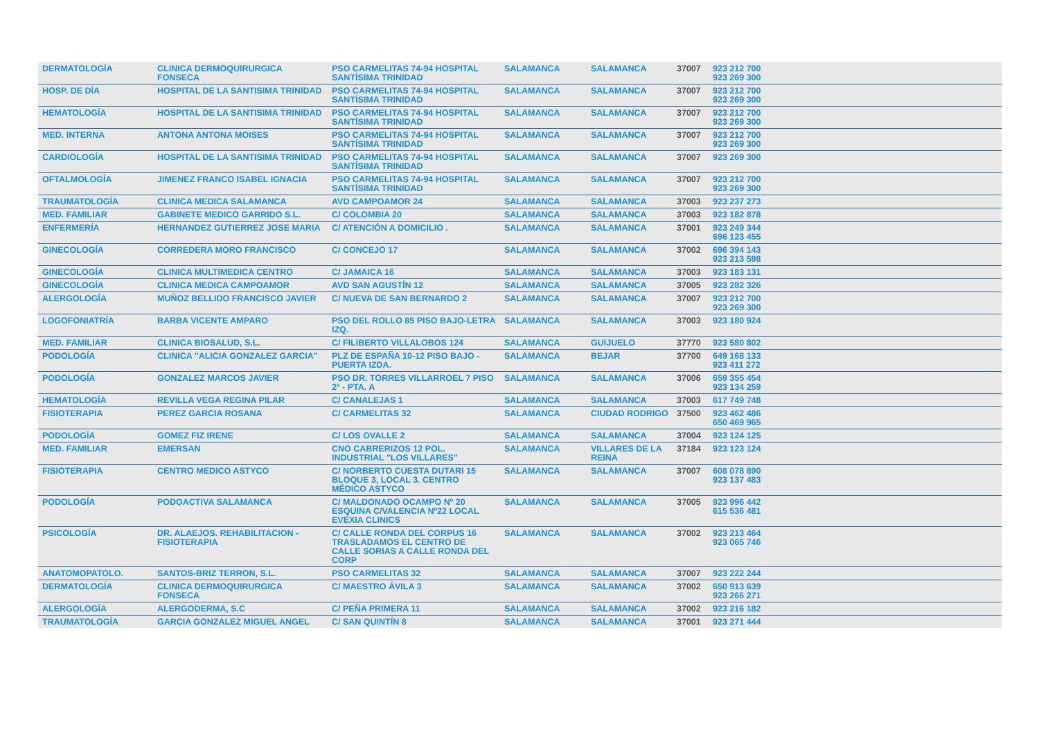| DERMATOLOGÍA | CLINICA DERMOQUIRURGICA FONSECA | PSO CARMELITAS 74-94 HOSPITAL SANTÍSIMA TRINIDAD | SALAMANCA | SALAMANCA | 37007 | 923 212 700 923 269 300 |
| HOSP. DE DÍA | HOSPITAL DE LA SANTISIMA TRINIDAD | PSO CARMELITAS 74-94 HOSPITAL SANTÍSIMA TRINIDAD | SALAMANCA | SALAMANCA | 37007 | 923 212 700 923 269 300 |
| HEMATOLOGÍA | HOSPITAL DE LA SANTISIMA TRINIDAD | PSO CARMELITAS 74-94 HOSPITAL SANTÍSIMA TRINIDAD | SALAMANCA | SALAMANCA | 37007 | 923 212 700 923 269 300 |
| MED. INTERNA | ANTONA ANTONA MOISES | PSO CARMELITAS 74-94 HOSPITAL SANTÍSIMA TRINIDAD | SALAMANCA | SALAMANCA | 37007 | 923 212 700 923 269 300 |
| CARDIOLOGÍA | HOSPITAL DE LA SANTISIMA TRINIDAD | PSO CARMELITAS 74-94 HOSPITAL SANTÍSIMA TRINIDAD | SALAMANCA | SALAMANCA | 37007 | 923 269 300 |
| OFTALMOLOGÍA | JIMENEZ FRANCO ISABEL IGNACIA | PSO CARMELITAS 74-94 HOSPITAL SANTÍSIMA TRINIDAD | SALAMANCA | SALAMANCA | 37007 | 923 212 700 923 269 300 |
| TRAUMATOLOGÍA | CLINICA MEDICA SALAMANCA | AVD CAMPOAMOR 24 | SALAMANCA | SALAMANCA | 37003 | 923 237 273 |
| MED. FAMILIAR | GABINETE MEDICO GARRIDO S.L. | C/ COLOMBIA 20 | SALAMANCA | SALAMANCA | 37003 | 923 182 878 |
| ENFERMERÍA | HERNANDEZ GUTIERREZ JOSE MARIA | C/ ATENCIÓN A DOMICILIO . | SALAMANCA | SALAMANCA | 37001 | 923 249 344 696 123 455 |
| GINECOLOGÍA | CORREDERA MORO FRANCISCO | C/ CONCEJO 17 | SALAMANCA | SALAMANCA | 37002 | 696 394 143 923 213 598 |
| GINECOLOGÍA | CLINICA MULTIMEDICA CENTRO | C/ JAMAICA 16 | SALAMANCA | SALAMANCA | 37003 | 923 183 131 |
| GINECOLOGÍA | CLINICA MEDICA CAMPOAMOR | AVD SAN AGUSTÍN 12 | SALAMANCA | SALAMANCA | 37005 | 923 282 326 |
| ALERGOLOGÍA | MUÑOZ BELLIDO FRANCISCO JAVIER | C/ NUEVA DE SAN BERNARDO 2 | SALAMANCA | SALAMANCA | 37007 | 923 212 700 923 269 300 |
| LOGOFONIATRÍA | BARBA VICENTE AMPARO | PSO DEL ROLLO 85 PISO BAJO-LETRA IZQ. | SALAMANCA | SALAMANCA | 37003 | 923 180 924 |
| MED. FAMILIAR | CLINICA BIOSALUD, S.L. | C/ FILIBERTO VILLALOBOS 124 | SALAMANCA | GUIJUELO | 37770 | 923 580 802 |
| PODOLOGÍA | CLINICA "ALICIA GONZALEZ GARCIA" | PLZ DE ESPAÑA 10-12 PISO BAJO - PUERTA IZDA. | SALAMANCA | BEJAR | 37700 | 649 168 133 923 411 272 |
| PODOLOGÍA | GONZALEZ MARCOS JAVIER | PSO DR. TORRES VILLARROEL 7 PISO 2º - PTA. A | SALAMANCA | SALAMANCA | 37006 | 659 355 454 923 134 259 |
| HEMATOLOGÍA | REVILLA VEGA REGINA PILAR | C/ CANALEJAS 1 | SALAMANCA | SALAMANCA | 37003 | 617 749 748 |
| FISIOTERAPIA | PEREZ GARCIA ROSANA | C/ CARMELITAS 32 | SALAMANCA | CIUDAD RODRIGO | 37500 | 923 462 486 650 469 965 |
| PODOLOGÍA | GOMEZ FIZ IRENE | C/ LOS OVALLE 2 | SALAMANCA | SALAMANCA | 37004 | 923 124 125 |
| MED. FAMILIAR | EMERSAN | CNO CABRERIZOS 12 POL. INDUSTRIAL "LOS VILLARES" | SALAMANCA | VILLARES DE LA REINA | 37184 | 923 123 124 |
| FISIOTERAPIA | CENTRO MEDICO ASTYCO | C/ NORBERTO CUESTA DUTARI 15 BLOQUE 3, LOCAL 3. CENTRO MÉDICO ASTYCO | SALAMANCA | SALAMANCA | 37007 | 608 078 890 923 137 483 |
| PODOLOGÍA | PODOACTIVA SALAMANCA | C/ MALDONADO OCAMPO Nº 20 ESQUINA C/VALENCIA Nº22 LOCAL EVEXIA CLINICS | SALAMANCA | SALAMANCA | 37005 | 923 996 442 615 536 481 |
| PSICOLOGÍA | DR. ALAEJOS. REHABILITACION - FISIOTERAPIA | C/ CALLE RONDA DEL CORPUS 16 TRASLADAMOS EL CENTRO DE CALLE SORIAS A CALLE RONDA DEL CORP | SALAMANCA | SALAMANCA | 37002 | 923 213 464 923 065 746 |
| ANATOMOPATOLO. | SANTOS-BRIZ TERRON, S.L. | PSO CARMELITAS 32 | SALAMANCA | SALAMANCA | 37007 | 923 222 244 |
| DERMATOLOGÍA | CLINICA DERMOQUIRURGICA FONSECA | C/ MAESTRO ÁVILA 3 | SALAMANCA | SALAMANCA | 37002 | 650 913 639 923 266 271 |
| ALERGOLOGÍA | ALERGODERMA, S.C | C/ PEÑA PRIMERA 11 | SALAMANCA | SALAMANCA | 37002 | 923 216 182 |
| TRAUMATOLOGÍA | GARCIA GONZALEZ MIGUEL ANGEL | C/ SAN QUINTÍN 8 | SALAMANCA | SALAMANCA | 37001 | 923 271 444 |